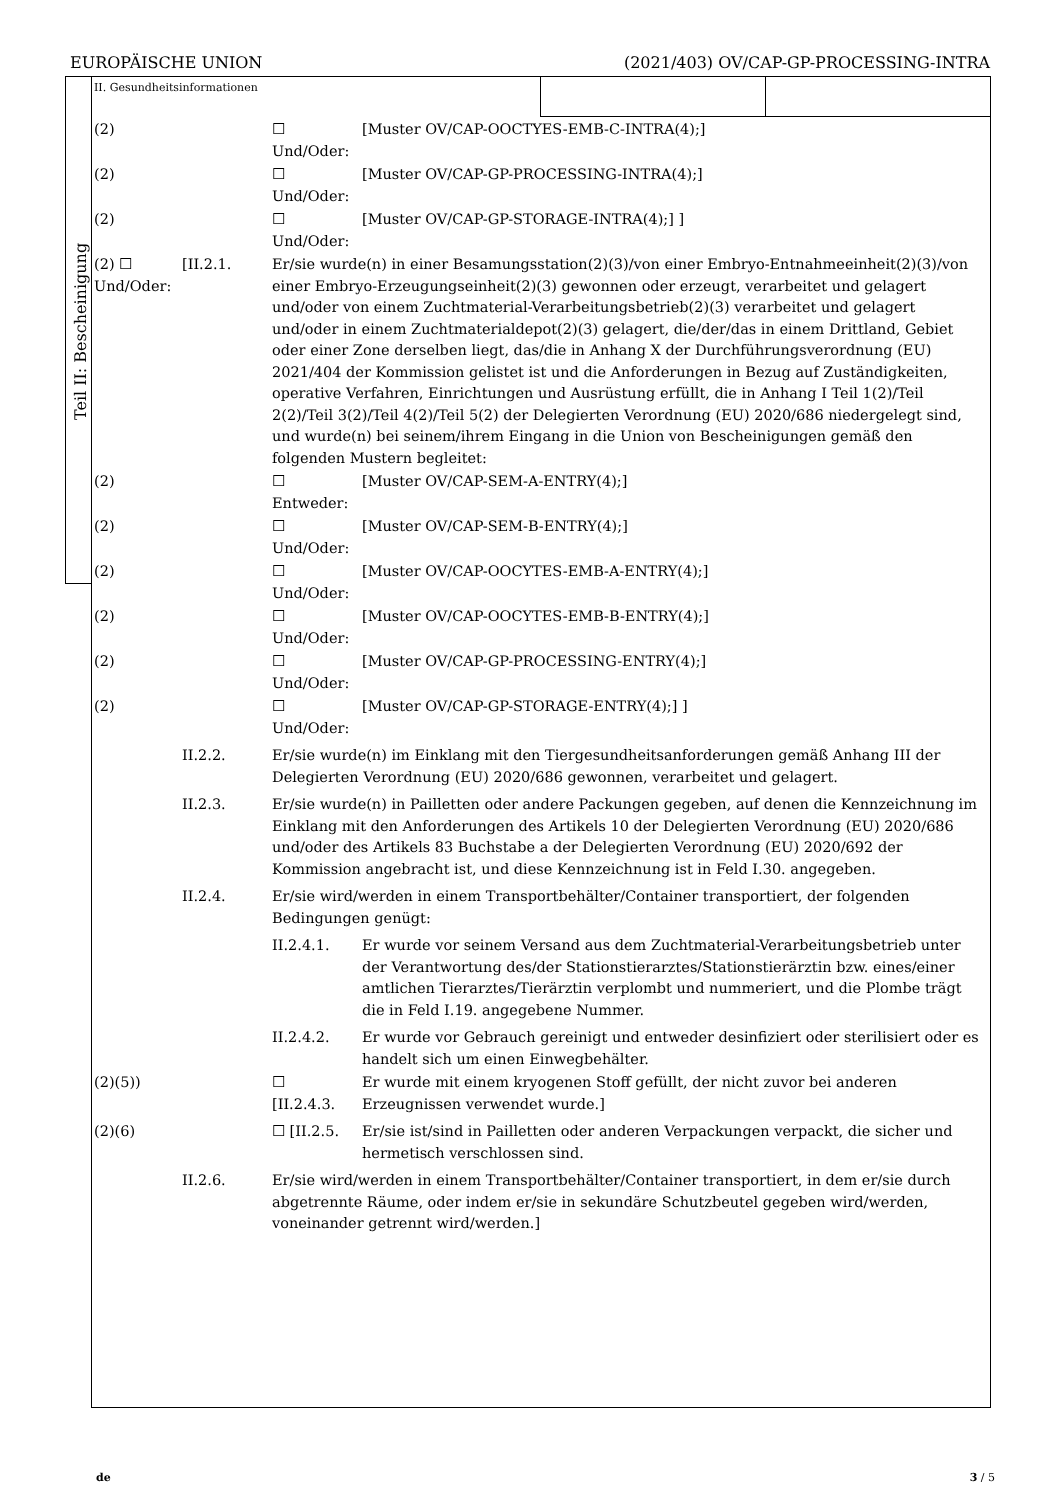EUROPÄISCHE UNION (2021/403) OV/CAP-GP-PROCESSING-INTRA
Teil II: Bescheinigung
II. Gesundheitsinformationen
(2) ☐
Und/Oder:
[Muster OV/CAP-OOCTYES-EMB-C-INTRA(4);]
(2) ☐
Und/Oder:
[Muster OV/CAP-GP-PROCESSING-INTRA(4);]
(2) ☐
Und/Oder:
[Muster OV/CAP-GP-STORAGE-INTRA(4);] ]
(2) ☐ Und/Oder:
[II.2.1. Er/sie wurde(n) in einer Besamungsstation(2)(3)/von einer Embryo-Entnahmeeinheit(2)(3)/von einer Embryo-Erzeugungseinheit(2)(3) gewonnen oder erzeugt, verarbeitet und gelagert und/oder von einem Zuchtmaterial-Verarbeitungsbetrieb(2)(3) verarbeitet und gelagert und/oder in einem Zuchtmaterialdepot(2)(3) gelagert, die/der/das in einem Drittland, Gebiet oder einer Zone derselben liegt, das/die in Anhang X der Durchführungsverordnung (EU) 2021/404 der Kommission gelistet ist und die Anforderungen in Bezug auf Zuständigkeiten, operative Verfahren, Einrichtungen und Ausrüstung erfüllt, die in Anhang I Teil 1(2)/Teil 2(2)/Teil 3(2)/Teil 4(2)/Teil 5(2) der Delegierten Verordnung (EU) 2020/686 niedergelegt sind, und wurde(n) bei seinem/ihrem Eingang in die Union von Bescheinigungen gemäß den folgenden Mustern begleitet:
(2) ☐
Entweder:
[Muster OV/CAP-SEM-A-ENTRY(4);]
(2) ☐
Und/Oder:
[Muster OV/CAP-SEM-B-ENTRY(4);]
(2) ☐
Und/Oder:
[Muster OV/CAP-OOCYTES-EMB-A-ENTRY(4);]
(2) ☐
Und/Oder:
[Muster OV/CAP-OOCYTES-EMB-B-ENTRY(4);]
(2) ☐
Und/Oder:
[Muster OV/CAP-GP-PROCESSING-ENTRY(4);]
(2) ☐
Und/Oder:
[Muster OV/CAP-GP-STORAGE-ENTRY(4);] ]
II.2.2. Er/sie wurde(n) im Einklang mit den Tiergesundheitsanforderungen gemäß Anhang III der Delegierten Verordnung (EU) 2020/686 gewonnen, verarbeitet und gelagert.
II.2.3. Er/sie wurde(n) in Pailletten oder andere Packungen gegeben, auf denen die Kennzeichnung im Einklang mit den Anforderungen des Artikels 10 der Delegierten Verordnung (EU) 2020/686 und/oder des Artikels 83 Buchstabe a der Delegierten Verordnung (EU) 2020/692 der Kommission angebracht ist, und diese Kennzeichnung ist in Feld I.30. angegeben.
II.2.4. Er/sie wird/werden in einem Transportbehälter/Container transportiert, der folgenden Bedingungen genügt:
II.2.4.1. Er wurde vor seinem Versand aus dem Zuchtmaterial-Verarbeitungsbetrieb unter der Verantwortung des/der Stationstierarztes/Stationstierärztin bzw. eines/einer amtlichen Tierarztes/Tierärztin verplombt und nummeriert, und die Plombe trägt die in Feld I.19. angegebene Nummer.
II.2.4.2. Er wurde vor Gebrauch gereinigt und entweder desinfiziert oder sterilisiert oder es handelt sich um einen Einwegbehälter.
(2)(5)) ☐
[II.2.4.3.
Er wurde mit einem kryogenen Stoff gefüllt, der nicht zuvor bei anderen Erzeugnissen verwendet wurde.]
(2)(6) ☐ [II.2.5. Er/sie ist/sind in Pailletten oder anderen Verpackungen verpackt, die sicher und hermetisch verschlossen sind.
II.2.6. Er/sie wird/werden in einem Transportbehälter/Container transportiert, in dem er/sie durch abgetrennte Räume, oder indem er/sie in sekundäre Schutzbeutel gegeben wird/werden, voneinander getrennt wird/werden.]
de 3 / 5